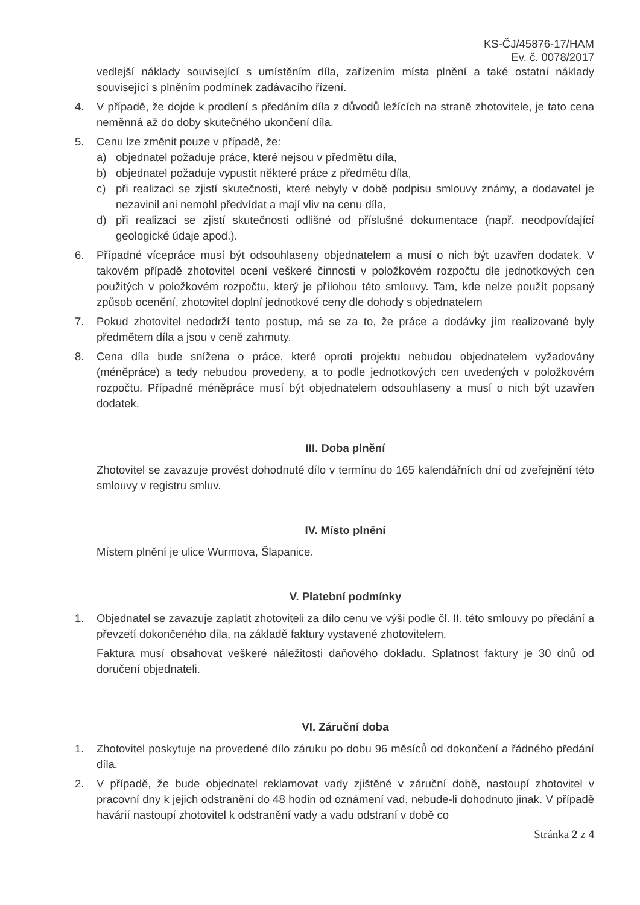KS-ČJ/45876-17/HAM
Ev. č. 0078/2017
vedlejší náklady související s umístěním díla, zařízením místa plnění a také ostatní náklady související s plněním podmínek zadávacího řízení.
4. V případě, že dojde k prodlení s předáním díla z důvodů ležících na straně zhotovitele, je tato cena neměnná až do doby skutečného ukončení díla.
5. Cenu lze změnit pouze v případě, že:
a) objednatel požaduje práce, které nejsou v předmětu díla,
b) objednatel požaduje vypustit některé práce z předmětu díla,
c) při realizaci se zjistí skutečnosti, které nebyly v době podpisu smlouvy známy, a dodavatel je nezavinil ani nemohl předvídat a mají vliv na cenu díla,
d) při realizaci se zjistí skutečnosti odlišné od příslušné dokumentace (např. neodpovídající geologické údaje apod.).
6. Případné vícepráce musí být odsouhlaseny objednatelem a musí o nich být uzavřen dodatek. V takovém případě zhotovitel ocení veškeré činnosti v položkovém rozpočtu dle jednotkových cen použitých v položkovém rozpočtu, který je přílohou této smlouvy. Tam, kde nelze použít popsaný způsob ocenění, zhotovitel doplní jednotkové ceny dle dohody s objednatelem
7. Pokud zhotovitel nedodrží tento postup, má se za to, že práce a dodávky jím realizované byly předmětem díla a jsou v ceně zahrnuty.
8. Cena díla bude snížena o práce, které oproti projektu nebudou objednatelem vyžadovány (méněpráce) a tedy nebudou provedeny, a to podle jednotkových cen uvedených v položkovém rozpočtu. Případné méněpráce musí být objednatelem odsouhlaseny a musí o nich být uzavřen dodatek.
III. Doba plnění
Zhotovitel se zavazuje provést dohodnuté dílo v termínu do 165 kalendářních dní od zveřejnění této smlouvy v registru smluv.
IV. Místo plnění
Místem plnění je ulice Wurmova, Šlapanice.
V. Platební podmínky
1. Objednatel se zavazuje zaplatit zhotoviteli za dílo cenu ve výši podle čl. II. této smlouvy po předání a převzetí dokončeného díla, na základě faktury vystavené zhotovitelem.
Faktura musí obsahovat veškeré náležitosti daňového dokladu. Splatnost faktury je 30 dnů od doručení objednateli.
VI. Záruční doba
1. Zhotovitel poskytuje na provedené dílo záruku po dobu 96 měsíců od dokončení a řádného předání díla.
2. V případě, že bude objednatel reklamovat vady zjištěné v záruční době, nastoupí zhotovitel v pracovní dny k jejich odstranění do 48 hodin od oznámení vad, nebude-li dohodnuto jinak. V případě havárií nastoupí zhotovitel k odstranění vady a vadu odstraní v době co
Stránka 2 z 4